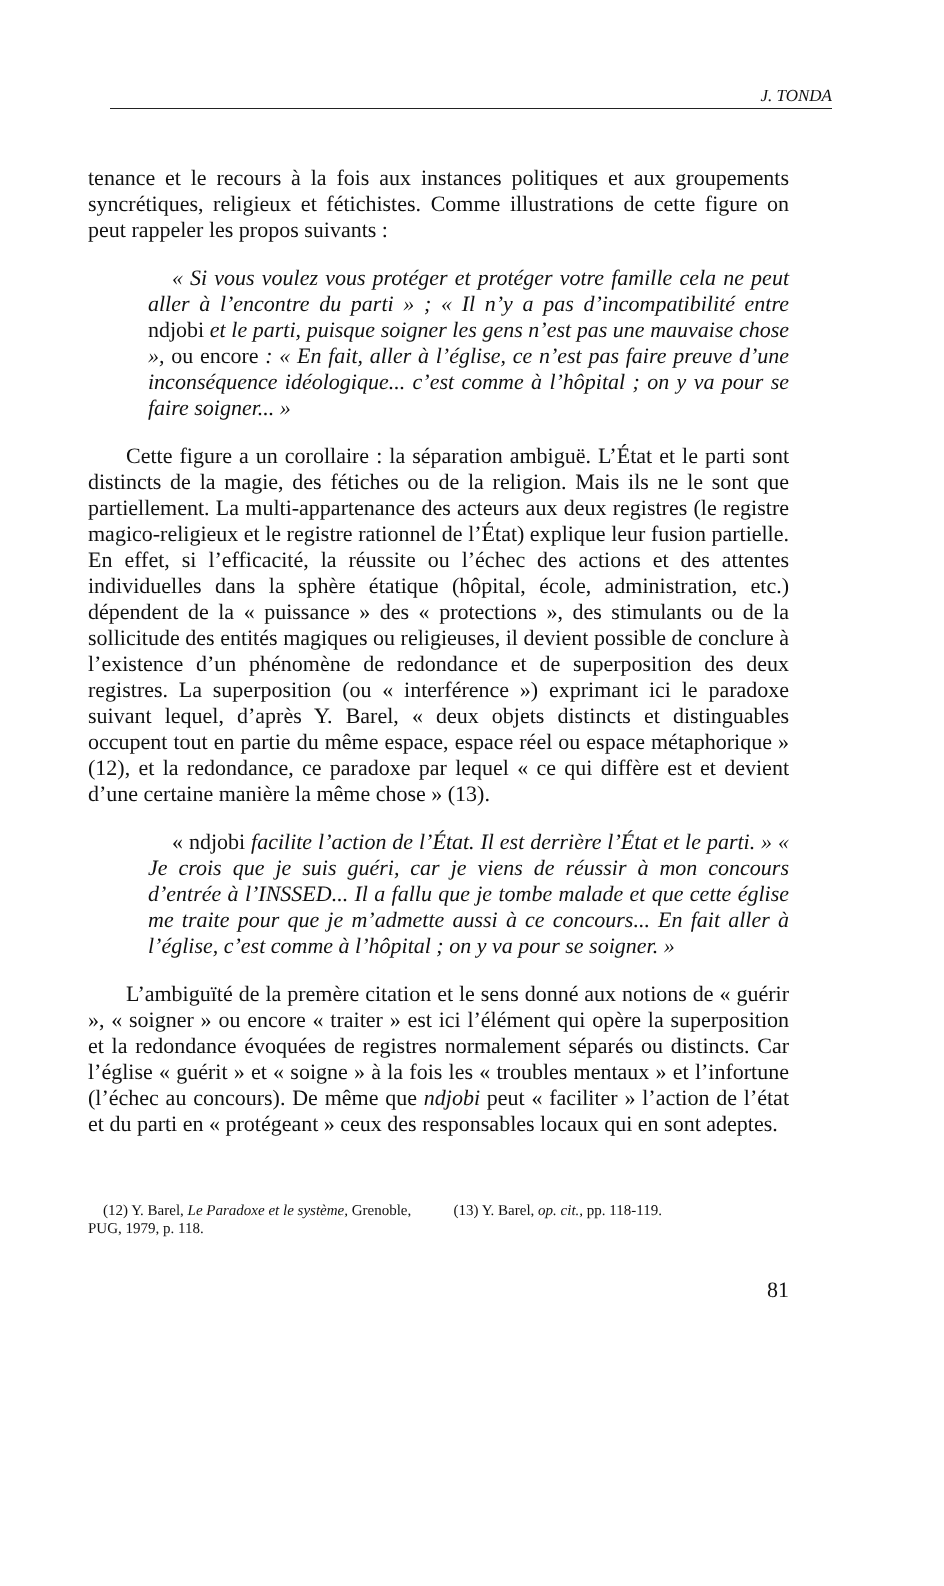J. TONDA
tenance et le recours à la fois aux instances politiques et aux groupements syncrétiques, religieux et fétichistes. Comme illustrations de cette figure on peut rappeler les propos suivants :
« Si vous voulez vous protéger et protéger votre famille cela ne peut aller à l’encontre du parti » ; « Il n’y a pas d’incompatibilité entre ndjobi et le parti, puisque soigner les gens n’est pas une mauvaise chose », ou encore : « En fait, aller à l’église, ce n’est pas faire preuve d’une inconséquence idéologique... c’est comme à l’hôpital ; on y va pour se faire soigner... »
Cette figure a un corollaire : la séparation ambiguë. L’État et le parti sont distincts de la magie, des fétiches ou de la religion. Mais ils ne le sont que partiellement. La multi-appartenance des acteurs aux deux registres (le registre magico-religieux et le registre rationnel de l’État) explique leur fusion partielle. En effet, si l’efficacité, la réussite ou l’échec des actions et des attentes individuelles dans la sphère étatique (hôpital, école, administration, etc.) dépendent de la « puissance » des « protections », des stimulants ou de la sollicitude des entités magiques ou religieuses, il devient possible de conclure à l’existence d’un phénomène de redondance et de superposition des deux registres. La superposition (ou « interférence ») exprimant ici le paradoxe suivant lequel, d’après Y. Barel, « deux objets distincts et distinguables occupent tout en partie du même espace, espace réel ou espace métaphorique » (12), et la redondance, ce paradoxe par lequel « ce qui diffère est et devient d’une certaine manière la même chose » (13).
« ndjobi facilite l’action de l’État. Il est derrière l’État et le parti. » « Je crois que je suis guéri, car je viens de réussir à mon concours d’entrée à l’INSSED... Il a fallu que je tombe malade et que cette église me traite pour que je m’admette aussi à ce concours... En fait aller à l’église, c’est comme à l’hôpital ; on y va pour se soigner. »
L’ambiguïté de la premère citation et le sens donné aux notions de « guérir », « soigner » ou encore « traiter » est ici l’élément qui opère la superposition et la redondance évoquées de registres normalement séparés ou distincts. Car l’église « guérit » et « soigne » à la fois les « troubles mentaux » et l’infortune (l’échec au concours). De même que ndjobi peut « faciliter » l’action de l’état et du parti en « protégeant » ceux des responsables locaux qui en sont adeptes.
(12) Y. Barel, Le Paradoxe et le système, Grenoble, PUG, 1979, p. 118.
(13) Y. Barel, op. cit., pp. 118-119.
81